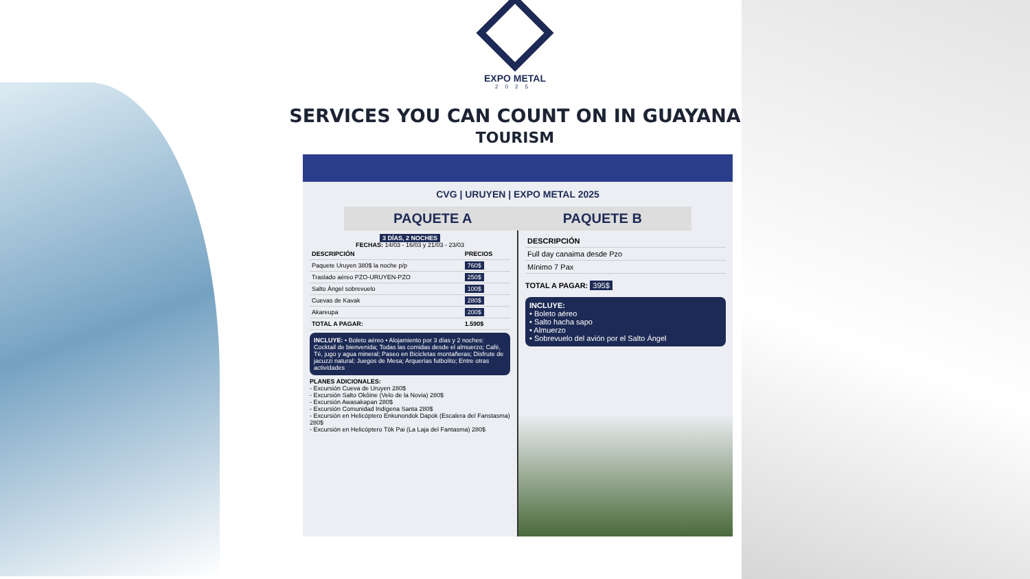EXPO METAL
2025
SERVICES YOU CAN COUNT ON IN GUAYANA
TOURISM
CVG | URUYEN | EXPO METAL 2025
PAQUETE A PAQUETE B
3 DÍAS, 2 NOCHES
FECHAS: 14/03 - 16/03 y 21/03 - 23/03
| DESCRIPCIÓN | PRECIOS |
| --- | --- |
| Paquete Uruyen 380$ la noche p/p | 760$ |
| Traslado aéreo PZO-URUYEN-PZO | 250$ |
| Salto Ángel sobrevuelo | 100$ |
| Cuevas de Kavak | 280$ |
| Akareupa | 200$ |
| TOTAL A PAGAR: | 1.590$ |
INCLUYE: • Boleto aéreo • Alojamiento por 3 días y 2 noches: Cocktail de bienvenida; Todas las comidas desde el almuerzo; Café, Té, jugo y agua mineral; Paseo en Bicicletas montañeras; Disfrute de jacuzzi natural; Juegos de Mesa; Arquerías futbolito; Entre otras actividades
PLANES ADICIONALES:
- Excursión Cueva de Uruyen 280$
- Excursión Salto Okôine (Velo de la Novia) 280$
- Excursión Awasakapan 280$
- Excursión Comunidad Indígena Santa 280$
- Excursión en Helicóptero Enkunondok Dapok (Escalera del Fanstasma) 280$
- Excursión en Helicóptero Tök Pai (La Laja del Fantasma) 280$
| DESCRIPCIÓN |
| --- |
| Full day canaima desde Pzo |
| Mínimo 7 Pax |
TOTAL A PAGAR: 395$
INCLUYE:
• Boleto aéreo
• Salto hacha sapo
• Almuerzo
• Sobrevuelo del avión por el Salto Ángel